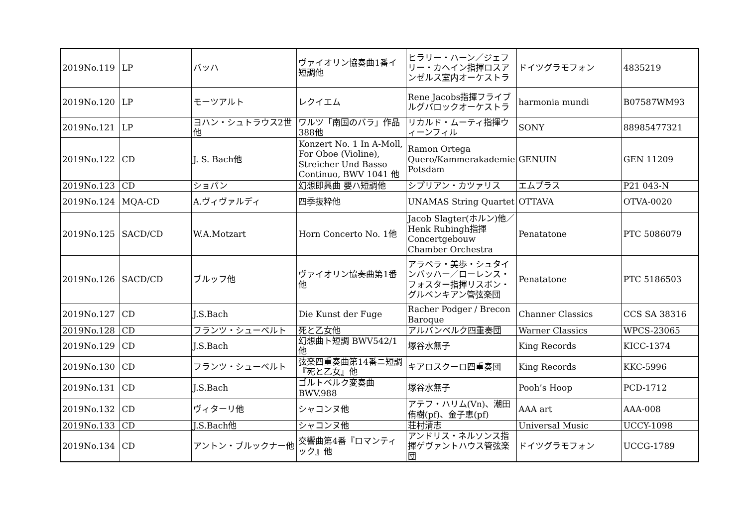| 2019No.119 | LP | バッハ | ヴァイオリン協奏曲1番イ短調他 | ヒラリー・ハーン／ジェフリー・カヘイン指揮ロスアンゼルス室内オーケストラ | ドイツグラモフォン | 4835219 |
| 2019No.120 | LP | モーツアルト | レクイエム | Rene Jacobs指揮フライブルグバロックオーケストラ | harmonia mundi | B07587WM93 |
| 2019No.121 | LP | ヨハン・シュトラウス2世他 | ワルツ「南国のバラ」作品388他 | リカルド・ムーティ指揮ウィーンフィル | SONY | 88985477321 |
| 2019No.122 | CD | J. S. Bach他 | Konzert No. 1 In A-Moll, For Oboe (Violine), Streicher Und Basso Continuo, BWV 1041 他 | Ramon Ortega Quero/Kammerakademie Potsdam | GENUIN | GEN 11209 |
| 2019No.123 | CD | ショパン | 幻想即興曲 嬰ハ短調他 | シプリアン・カツァリス | エムプラス | P21 043-N |
| 2019No.124 | MQA-CD | A.ヴィヴァルディ | 四季抜粋他 | UNAMAS String Quartet | OTTAVA | OTVA-0020 |
| 2019No.125 | SACD/CD | W.A.Motzart | Horn Concerto No. 1他 | Jacob Slagter(ホルン)他／Henk Rubingh指揮Concertgebouw Chamber Orchestra | Penatatone | PTC 5086079 |
| 2019No.126 | SACD/CD | ブルッフ他 | ヴァイオリン協奏曲第1番他 | アラベラ・美歩・シュタインバッハー／ローレンス・フォスター指揮リスボン・グルベンキアン管弦楽団 | Penatatone | PTC 5186503 |
| 2019No.127 | CD | J.S.Bach | Die Kunst der Fuge | Racher Podger / Brecon Baroque | Channer Classics | CCS SA 38316 |
| 2019No.128 | CD | フランツ・シューベルト | 死と乙女他 | アルバンベルク四重奏団 | Warner Classics | WPCS-23065 |
| 2019No.129 | CD | J.S.Bach | 幻想曲ト短調 BWV542/1他 | 塚谷水無子 | King Records | KICC-1374 |
| 2019No.130 | CD | フランツ・シューベルト | 弦楽四重奏曲第14番ニ短調『死と乙女』他 | キアロスクーロ四重奏団 | King Records | KKC-5996 |
| 2019No.131 | CD | J.S.Bach | ゴルトベルク変奏曲 BWV.988 | 塚谷水無子 | Pooh’s Hoop | PCD-1712 |
| 2019No.132 | CD | ヴィターリ他 | シャコンヌ他 | アテフ・ハリム(Vn)、潮田侑樹(pf)、金子恵(pf) | AAA art | AAA-008 |
| 2019No.133 | CD | J.S.Bach他 | シャコンヌ他 | 荘村清志 | Universal Music | UCCY-1098 |
| 2019No.134 | CD | アントン・ブルックナー他 | 交響曲第4番『ロマンティック』他 | アンドリス・ネルソンス指揮ゲヴァントハウス管弦楽団 | ドイツグラモフォン | UCCG-1789 |